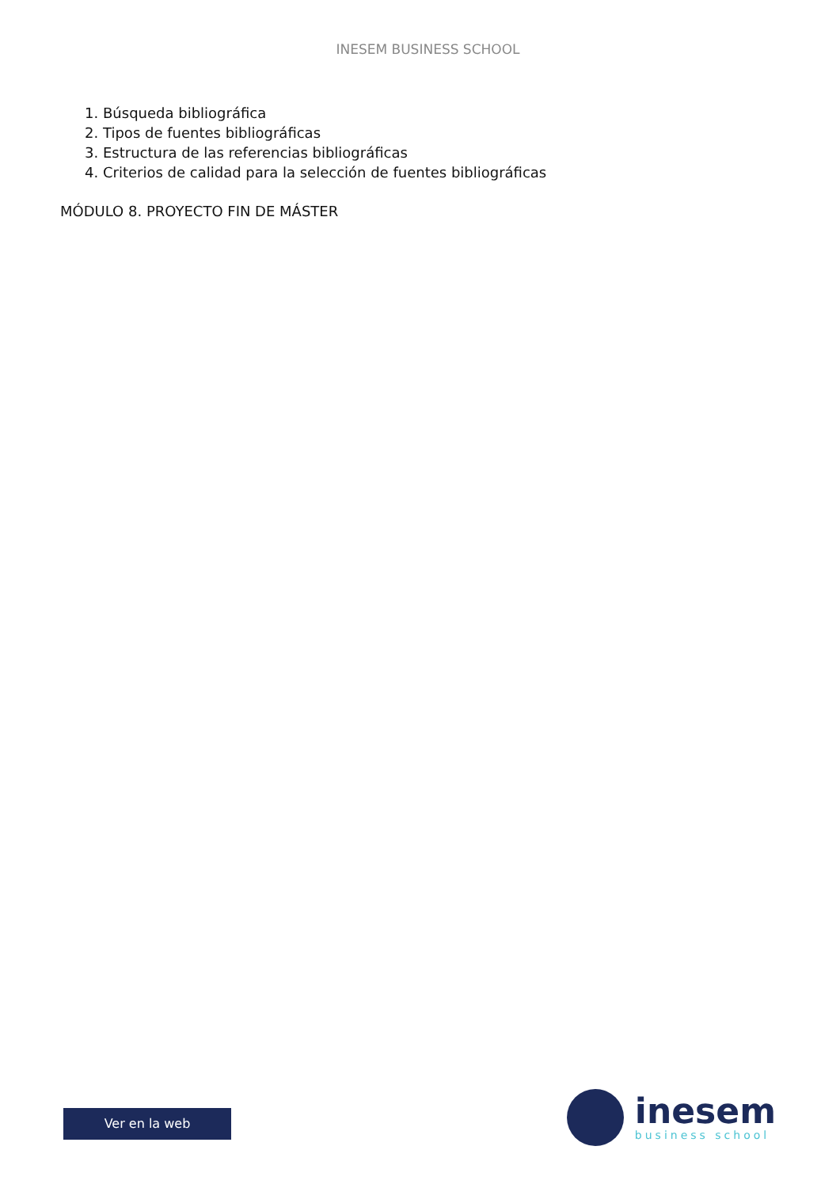INESEM BUSINESS SCHOOL
1. Búsqueda bibliográfica
2. Tipos de fuentes bibliográficas
3. Estructura de las referencias bibliográficas
4. Criterios de calidad para la selección de fuentes bibliográficas
MÓDULO 8. PROYECTO FIN DE MÁSTER
Ver en la web
inesem
business school